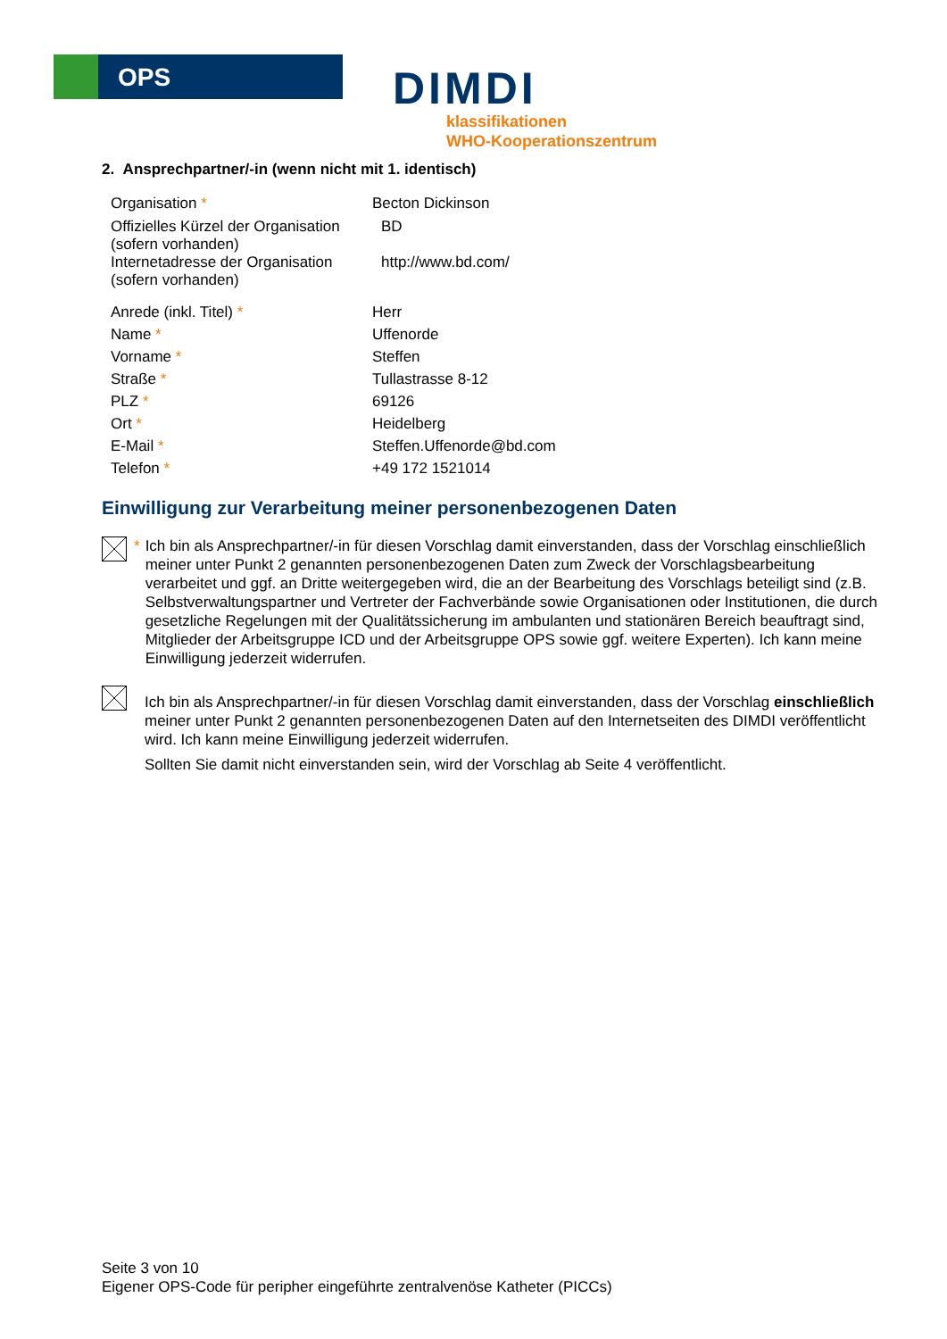OPS DIMDI
klassifikationen
WHO-Kooperationszentrum
2. Ansprechpartner/-in (wenn nicht mit 1. identisch)
| Organisation * | Becton Dickinson |
| Offizielles Kürzel der Organisation (sofern vorhanden) | BD |
| Internetadresse der Organisation (sofern vorhanden) | http://www.bd.com/ |
| Anrede (inkl. Titel) * | Herr |
| Name * | Uffenorde |
| Vorname * | Steffen |
| Straße * | Tullastrasse 8-12 |
| PLZ * | 69126 |
| Ort * | Heidelberg |
| E-Mail * | Steffen.Uffenorde@bd.com |
| Telefon * | +49 172 1521014 |
Einwilligung zur Verarbeitung meiner personenbezogenen Daten
* Ich bin als Ansprechpartner/-in für diesen Vorschlag damit einverstanden, dass der Vorschlag einschließlich meiner unter Punkt 2 genannten personenbezogenen Daten zum Zweck der Vorschlagsbearbeitung verarbeitet und ggf. an Dritte weitergegeben wird, die an der Bearbeitung des Vorschlags beteiligt sind (z.B. Selbstverwaltungspartner und Vertreter der Fachverbände sowie Organisationen oder Institutionen, die durch gesetzliche Regelungen mit der Qualitätssicherung im ambulanten und stationären Bereich beauftragt sind, Mitglieder der Arbeitsgruppe ICD und der Arbeitsgruppe OPS sowie ggf. weitere Experten). Ich kann meine Einwilligung jederzeit widerrufen.
Ich bin als Ansprechpartner/-in für diesen Vorschlag damit einverstanden, dass der Vorschlag einschließlich meiner unter Punkt 2 genannten personenbezogenen Daten auf den Internetseiten des DIMDI veröffentlicht wird. Ich kann meine Einwilligung jederzeit widerrufen.
Sollten Sie damit nicht einverstanden sein, wird der Vorschlag ab Seite 4 veröffentlicht.
Seite 3 von 10
Eigener OPS-Code für peripher eingeführte zentralvenöse Katheter (PICCs)